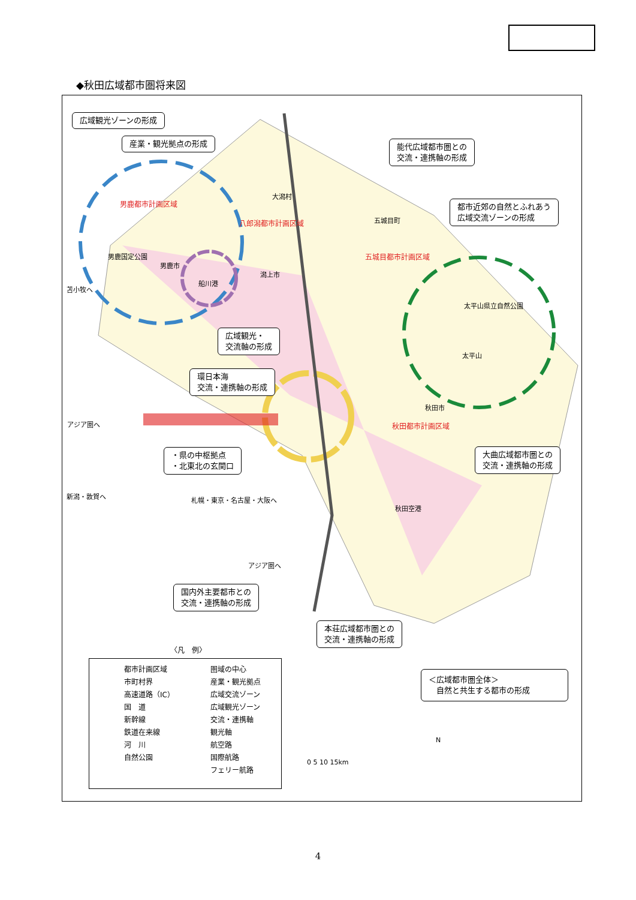◆秋田広域都市圏将来図
広域観光ゾーンの形成
産業・観光拠点の形成
能代広域都市圏との
交流・連携軸の形成
都市近郊の自然とふれあう
広域交流ゾーンの形成
男鹿都市計画区域
八郎潟都市計画区域
五城目都市計画区域
大潟村
五城目町
男鹿国定公園
男鹿市
船川港
潟上市
太平山県立自然公園
太平山
広域観光・
交流軸の形成
環日本海
交流・連携軸の形成
アジア圏へ
苫小牧へ
新潟・敦賀へ
秋田都市計画区域
秋田市
・県の中枢拠点
・北東北の玄関口
大曲広域都市圏との
交流・連携軸の形成
札幌・東京・名古屋・大阪へ
アジア圏へ
秋田空港
国内外主要都市との
交流・連携軸の形成
本荘広域都市圏との
交流・連携軸の形成
〈凡　例〉
都市計画区域
市町村界
高速道路（IC）
国　道
新幹線
鉄道在来線
河　川
自然公園
圏域の中心
産業・観光拠点
広域交流ゾーン
広域観光ゾーン
交流・連携軸
観光軸
航空路
国際航路
フェリー航路
＜広域都市圏全体＞
　自然と共生する都市の形成
0 5 10 15km
N
4